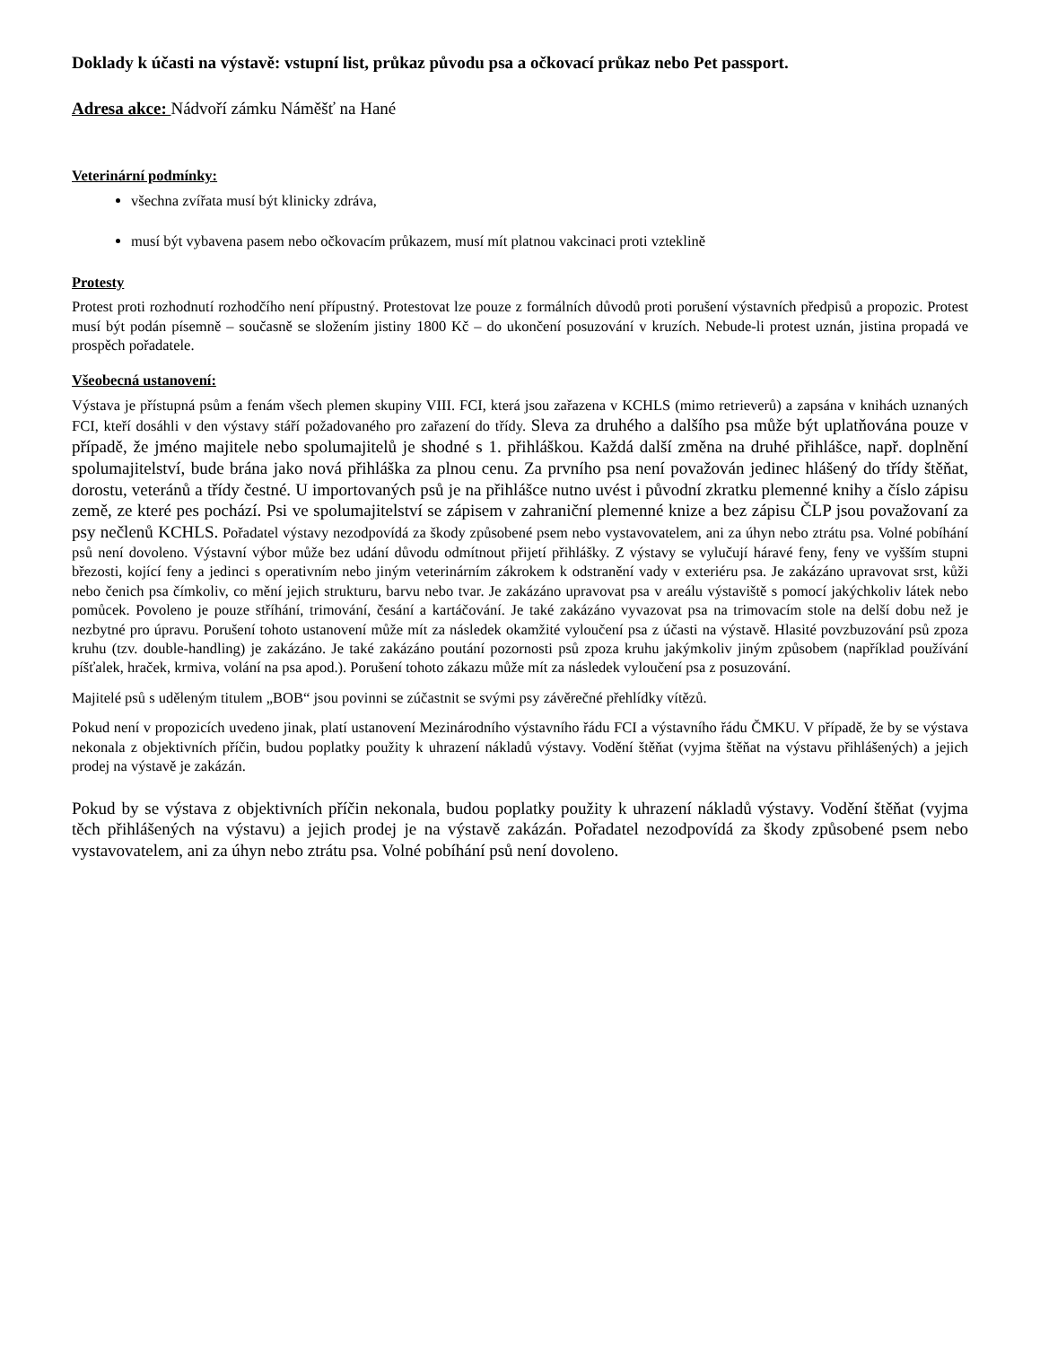Doklady k účasti na výstavě: vstupní list, průkaz původu psa a očkovací průkaz nebo Pet passport.
Adresa akce: Nádvoří zámku Náměšť na Hané
Veterinární podmínky:
všechna zvířata musí být klinicky zdráva,
musí být vybavena pasem nebo očkovacím průkazem, musí mít platnou vakcinaci proti vzteklině
Protesty
Protest proti rozhodnutí rozhodčího není přípustný. Protestovat lze pouze z formálních důvodů proti porušení výstavních předpisů a propozic. Protest musí být podán písemně – současně se složením jistiny 1800 Kč – do ukončení posuzování v kruzích. Nebude-li protest uznán, jistina propadá ve prospěch pořadatele.
Všeobecná ustanovení:
Výstava je přístupná psům a fenám všech plemen skupiny VIII. FCI, která jsou zařazena v KCHLS (mimo retrieverů) a zapsána v knihách uznaných FCI, kteří dosáhli v den výstavy stáří požadovaného pro zařazení do třídy. Sleva za druhého a dalšího psa může být uplatňována pouze v případě, že jméno majitele nebo spolumajitelů je shodné s 1. přihláškou. Každá další změna na druhé přihlášce, např. doplnění spolumajitelství, bude brána jako nová přihláška za plnou cenu. Za prvního psa není považován jedinec hlášený do třídy štěňat, dorostu, veteránů a třídy čestné. U importovaných psů je na přihlášce nutno uvést i původní zkratku plemenné knihy a číslo zápisu země, ze které pes pochází. Psi ve spolumajitelství se zápisem v zahraniční plemenné knize a bez zápisu ČLP jsou považovaní za psy nečlenů KCHLS. Pořadatel výstavy nezodpovídá za škody způsobené psem nebo vystavovatelem, ani za úhyn nebo ztrátu psa. Volné pobíhání psů není dovoleno. Výstavní výbor může bez udání důvodu odmítnout přijetí přihlášky. Z výstavy se vylučují háravé feny, feny ve vyšším stupni březosti, kojící feny a jedinci s operativním nebo jiným veterinárním zákrokem k odstranění vady v exteriéru psa. Je zakázáno upravovat srst, kůži nebo čenich psa čímkoliv, co mění jejich strukturu, barvu nebo tvar. Je zakázáno upravovat psa v areálu výstaviště s pomocí jakýchkoliv látek nebo pomůcek. Povoleno je pouze stříhání, trimování, česání a kartáčování. Je také zakázáno vyvazovat psa na trimovacím stole na delší dobu než je nezbytné pro úpravu. Porušení tohoto ustanovení může mít za následek okamžité vyloučení psa z účasti na výstavě. Hlasité povzbuzování psů zpoza kruhu (tzv. double-handling) je zakázáno. Je také zakázáno poutání pozornosti psů zpoza kruhu jakýmkoliv jiným způsobem (například používání píšťalek, hraček, krmiva, volání na psa apod.). Porušení tohoto zákazu může mít za následek vyloučení psa z posuzování.
Majitelé psů s uděleným titulem „BOB“ jsou povinni se zúčastnit se svými psy závěrečné přehlídky vítězů.
Pokud není v propozicích uvedeno jinak, platí ustanovení Mezinárodního výstavního řádu FCI a výstavního řádu ČMKU. V případě, že by se výstava nekonala z objektivních příčin, budou poplatky použity k uhrazení nákladů výstavy. Vodění štěňat (vyjma štěňat na výstavu přihlášených) a jejich prodej na výstavě je zakázán.
Pokud by se výstava z objektivních příčin nekonala, budou poplatky použity k uhrazení nákladů výstavy. Vodění štěňat (vyjma těch přihlášených na výstavu) a jejich prodej je na výstavě zakázán. Pořadatel nezodpovídá za škody způsobené psem nebo vystavovatelem, ani za úhyn nebo ztrátu psa. Volné pobíhání psů není dovoleno.